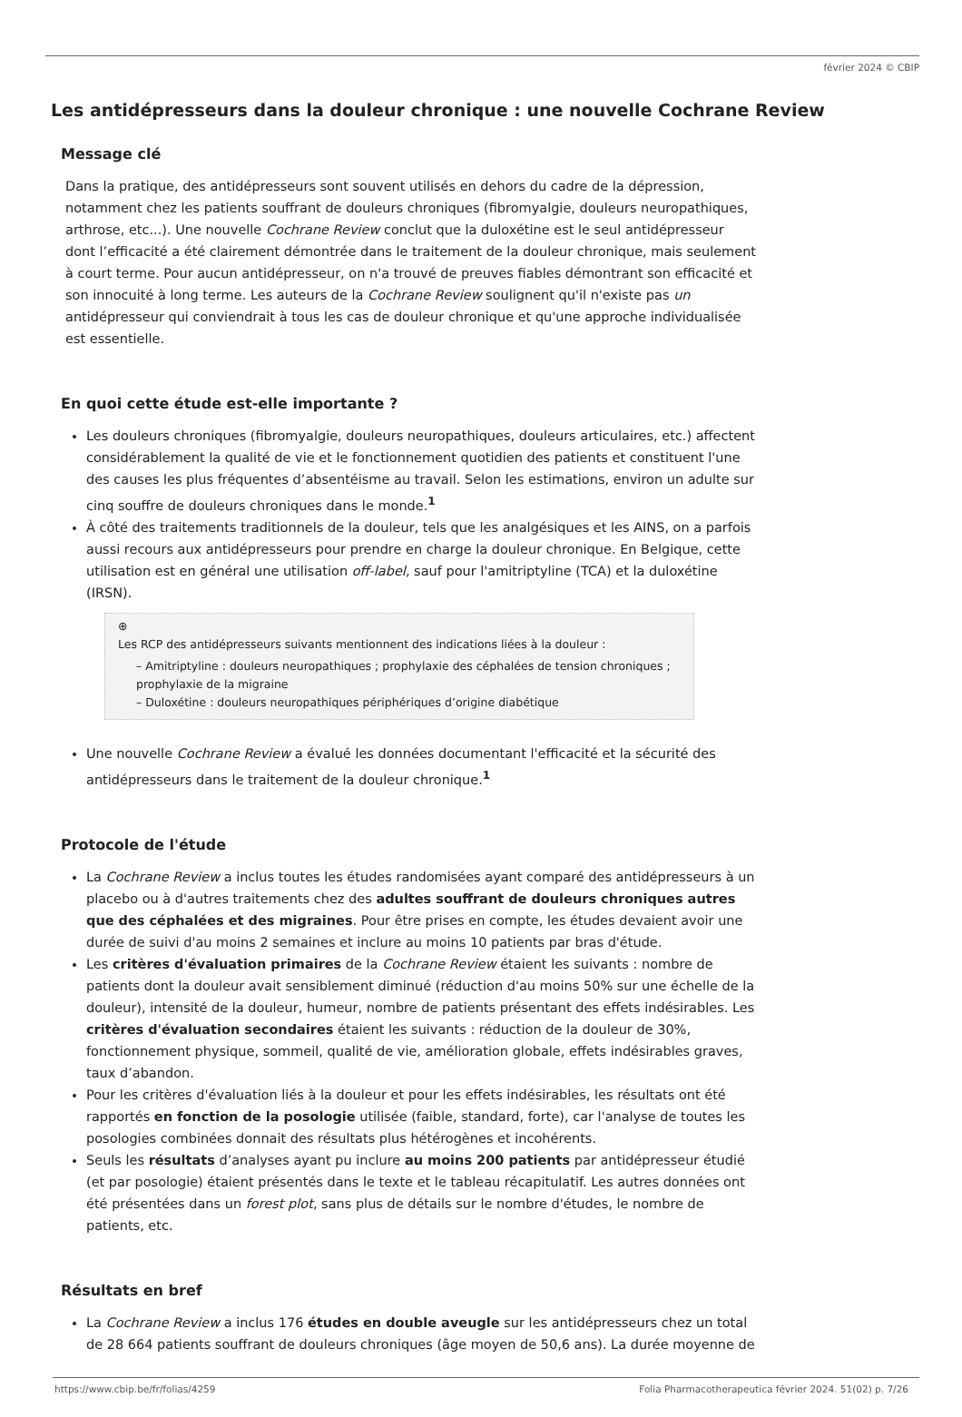février 2024 © CBIP
Les antidépresseurs dans la douleur chronique : une nouvelle Cochrane Review
Message clé
Dans la pratique, des antidépresseurs sont souvent utilisés en dehors du cadre de la dépression, notamment chez les patients souffrant de douleurs chroniques (fibromyalgie, douleurs neuropathiques, arthrose, etc...). Une nouvelle Cochrane Review conclut que la duloxétine est le seul antidépresseur dont l’efficacité a été clairement démontrée dans le traitement de la douleur chronique, mais seulement à court terme. Pour aucun antidépresseur, on n'a trouvé de preuves fiables démontrant son efficacité et son innocuité à long terme. Les auteurs de la Cochrane Review soulignent qu'il n'existe pas un antidépresseur qui conviendrait à tous les cas de douleur chronique et qu'une approche individualisée est essentielle.
En quoi cette étude est-elle importante ?
Les douleurs chroniques (fibromyalgie, douleurs neuropathiques, douleurs articulaires, etc.) affectent considérablement la qualité de vie et le fonctionnement quotidien des patients et constituent l'une des causes les plus fréquentes d’absentéisme au travail. Selon les estimations, environ un adulte sur cinq souffre de douleurs chroniques dans le monde.<sup>1</sup>
À côté des traitements traditionnels de la douleur, tels que les analgésiques et les AINS, on a parfois aussi recours aux antidépresseurs pour prendre en charge la douleur chronique. En Belgique, cette utilisation est en général une utilisation off-label, sauf pour l'amitriptyline (TCA) et la duloxétine (IRSN).
⊕
Les RCP des antidépresseurs suivants mentionnent des indications liées à la douleur :
– Amitriptyline : douleurs neuropathiques ; prophylaxie des céphalées de tension chroniques ; prophylaxie de la migraine
– Duloxétine : douleurs neuropathiques périphériques d’origine diabétique
Une nouvelle Cochrane Review a évalué les données documentant l'efficacité et la sécurité des antidépresseurs dans le traitement de la douleur chronique.<sup>1</sup>
Protocole de l'étude
La Cochrane Review a inclus toutes les études randomisées ayant comparé des antidépresseurs à un placebo ou à d'autres traitements chez des adultes souffrant de douleurs chroniques autres que des céphalées et des migraines. Pour être prises en compte, les études devaient avoir une durée de suivi d'au moins 2 semaines et inclure au moins 10 patients par bras d'étude.
Les critères d'évaluation primaires de la Cochrane Review étaient les suivants : nombre de patients dont la douleur avait sensiblement diminué (réduction d'au moins 50% sur une échelle de la douleur), intensité de la douleur, humeur, nombre de patients présentant des effets indésirables. Les critères d'évaluation secondaires étaient les suivants : réduction de la douleur de 30%, fonctionnement physique, sommeil, qualité de vie, amélioration globale, effets indésirables graves, taux d’abandon.
Pour les critères d'évaluation liés à la douleur et pour les effets indésirables, les résultats ont été rapportés en fonction de la posologie utilisée (faible, standard, forte), car l'analyse de toutes les posologies combinées donnait des résultats plus hétérogènes et incohérents.
Seuls les résultats d’analyses ayant pu inclure au moins 200 patients par antidépresseur étudié (et par posologie) étaient présentés dans le texte et le tableau récapitulatif. Les autres données ont été présentées dans un forest plot, sans plus de détails sur le nombre d'études, le nombre de patients, etc.
Résultats en bref
La Cochrane Review a inclus 176 études en double aveugle sur les antidépresseurs chez un total de 28 664 patients souffrant de douleurs chroniques (âge moyen de 50,6 ans). La durée moyenne de
https://www.cbip.be/fr/folias/4259 Folia Pharmacotherapeutica février 2024. 51(02) p. 7/26